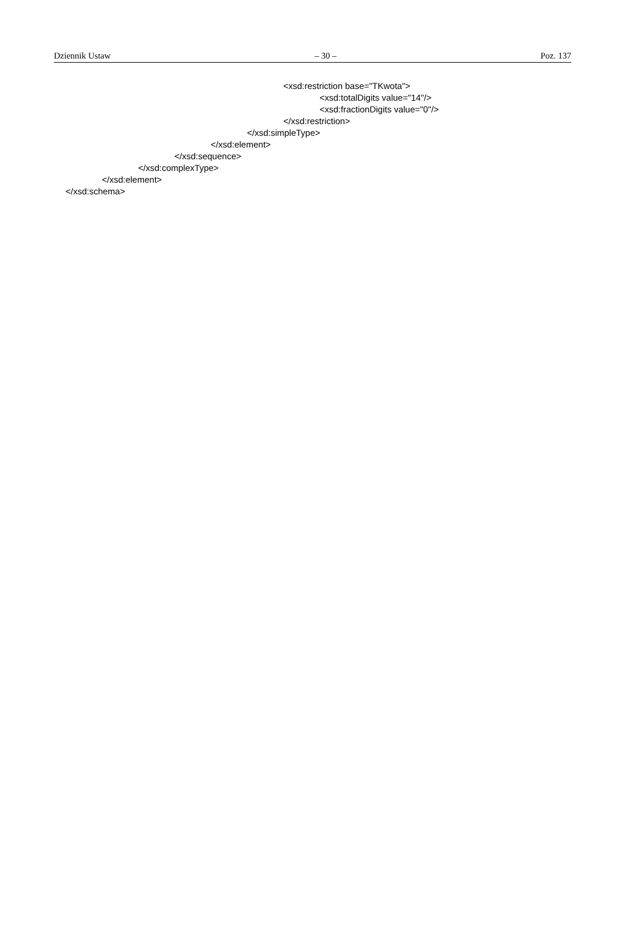Dziennik Ustaw – 30 – Poz. 137
<xsd:restriction base="TKwota">
<xsd:totalDigits value="14"/>
<xsd:fractionDigits value="0"/>
</xsd:restriction>
</xsd:simpleType>
</xsd:element>
</xsd:sequence>
</xsd:complexType>
</xsd:element>
</xsd:schema>